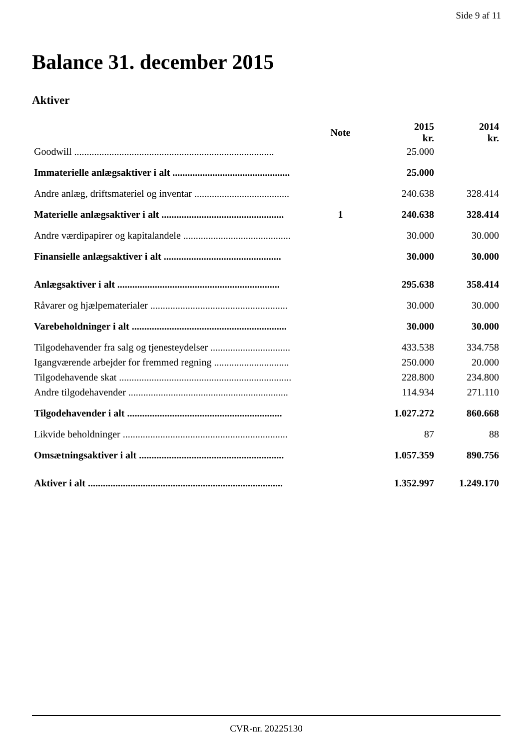Side 9 af 11
Balance 31. december 2015
Aktiver
| | Note | 2015 kr. | 2014 kr. |
| --- | --- | --- | --- |
| Goodwill ................................................................................ | | 25.000 | |
| Immaterielle anlægsaktiver i alt ............................................... | | 25.000 | |
| Andre anlæg, driftsmateriel og inventar ...................................... | | 240.638 | 328.414 |
| Materielle anlægsaktiver i alt ................................................. | 1 | 240.638 | 328.414 |
| Andre værdipapirer og kapitalandele ........................................... | | 30.000 | 30.000 |
| Finansielle anlægsaktiver i alt ............................................... | | 30.000 | 30.000 |
| Anlægsaktiver i alt ................................................................. | | 295.638 | 358.414 |
| Råvarer og hjælpematerialer ....................................................... | | 30.000 | 30.000 |
| Varebeholdninger i alt .............................................................. | | 30.000 | 30.000 |
| Tilgodehavender fra salg og tjenesteydelser ................................ | | 433.538 | 334.758 |
| Igangværende arbejder for fremmed regning .............................. | | 250.000 | 20.000 |
| Tilgodehavende skat ..................................................................... | | 228.800 | 234.800 |
| Andre tilgodehavender ................................................................ | | 114.934 | 271.110 |
| Tilgodehavender i alt .............................................................. | | 1.027.272 | 860.668 |
| Likvide beholdninger .................................................................. | | 87 | 88 |
| Omsætningsaktiver i alt .......................................................... | | 1.057.359 | 890.756 |
| Aktiver i alt .............................................................................. | | 1.352.997 | 1.249.170 |
CVR-nr. 20225130